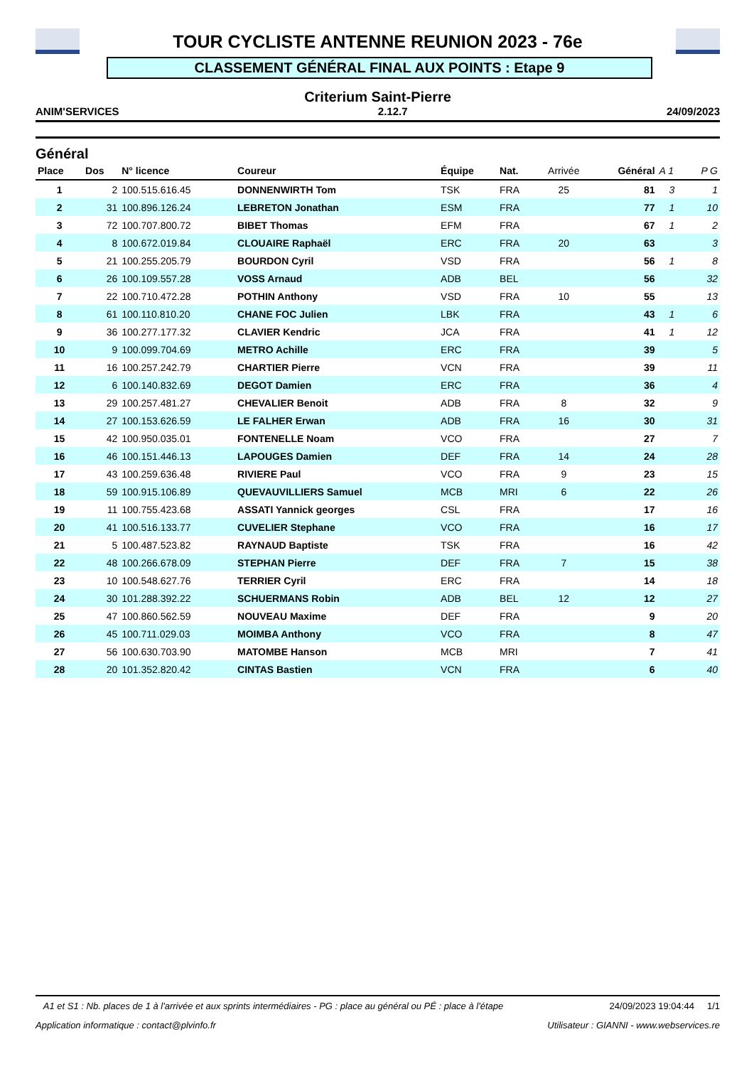TOUR CYCLISTE ANTENNE REUNION 2023 - 76e
CLASSEMENT GÉNÉRAL FINAL AUX POINTS : Etape 9
Criterium Saint-Pierre
ANIM'SERVICES 2.12.7 24/09/2023
Général
| Place | Dos | N° licence | Coureur | Équipe | Nat. | Arrivée | Général | A 1 | P G |
| --- | --- | --- | --- | --- | --- | --- | --- | --- | --- |
| 1 | 2 | 100.515.616.45 | DONNENWIRTH Tom | TSK | FRA | 25 | 81 | 3 | 1 |
| 2 | 31 | 100.896.126.24 | LEBRETON Jonathan | ESM | FRA | | 77 | 1 | 10 |
| 3 | 72 | 100.707.800.72 | BIBET Thomas | EFM | FRA | | 67 | 1 | 2 |
| 4 | 8 | 100.672.019.84 | CLOUAIRE Raphaël | ERC | FRA | 20 | 63 | | 3 |
| 5 | 21 | 100.255.205.79 | BOURDON Cyril | VSD | FRA | | 56 | 1 | 8 |
| 6 | 26 | 100.109.557.28 | VOSS Arnaud | ADB | BEL | | 56 | | 32 |
| 7 | 22 | 100.710.472.28 | POTHIN Anthony | VSD | FRA | 10 | 55 | | 13 |
| 8 | 61 | 100.110.810.20 | CHANE FOC Julien | LBK | FRA | | 43 | 1 | 6 |
| 9 | 36 | 100.277.177.32 | CLAVIER Kendric | JCA | FRA | | 41 | 1 | 12 |
| 10 | 9 | 100.099.704.69 | METRO Achille | ERC | FRA | | 39 | | 5 |
| 11 | 16 | 100.257.242.79 | CHARTIER Pierre | VCN | FRA | | 39 | | 11 |
| 12 | 6 | 100.140.832.69 | DEGOT Damien | ERC | FRA | | 36 | | 4 |
| 13 | 29 | 100.257.481.27 | CHEVALIER Benoit | ADB | FRA | 8 | 32 | | 9 |
| 14 | 27 | 100.153.626.59 | LE FALHER Erwan | ADB | FRA | 16 | 30 | | 31 |
| 15 | 42 | 100.950.035.01 | FONTENELLE Noam | VCO | FRA | | 27 | | 7 |
| 16 | 46 | 100.151.446.13 | LAPOUGES Damien | DEF | FRA | 14 | 24 | | 28 |
| 17 | 43 | 100.259.636.48 | RIVIERE Paul | VCO | FRA | 9 | 23 | | 15 |
| 18 | 59 | 100.915.106.89 | QUEVAUVILLIERS Samuel | MCB | MRI | 6 | 22 | | 26 |
| 19 | 11 | 100.755.423.68 | ASSATI Yannick georges | CSL | FRA | | 17 | | 16 |
| 20 | 41 | 100.516.133.77 | CUVELIER Stephane | VCO | FRA | | 16 | | 17 |
| 21 | 5 | 100.487.523.82 | RAYNAUD Baptiste | TSK | FRA | | 16 | | 42 |
| 22 | 48 | 100.266.678.09 | STEPHAN Pierre | DEF | FRA | 7 | 15 | | 38 |
| 23 | 10 | 100.548.627.76 | TERRIER Cyril | ERC | FRA | | 14 | | 18 |
| 24 | 30 | 101.288.392.22 | SCHUERMANS Robin | ADB | BEL | 12 | 12 | | 27 |
| 25 | 47 | 100.860.562.59 | NOUVEAU Maxime | DEF | FRA | | 9 | | 20 |
| 26 | 45 | 100.711.029.03 | MOIMBA Anthony | VCO | FRA | | 8 | | 47 |
| 27 | 56 | 100.630.703.90 | MATOMBE Hanson | MCB | MRI | | 7 | | 41 |
| 28 | 20 | 101.352.820.42 | CINTAS Bastien | VCN | FRA | | 6 | | 40 |
A1 et S1 : Nb. places de 1 à l'arrivée et aux sprints intermédiaires - PG : place au général ou PÉ : place à l'étape 24/09/2023 19:04:44 1/1
Application informatique : contact@plvinfo.fr Utilisateur : GIANNI - www.webservices.re